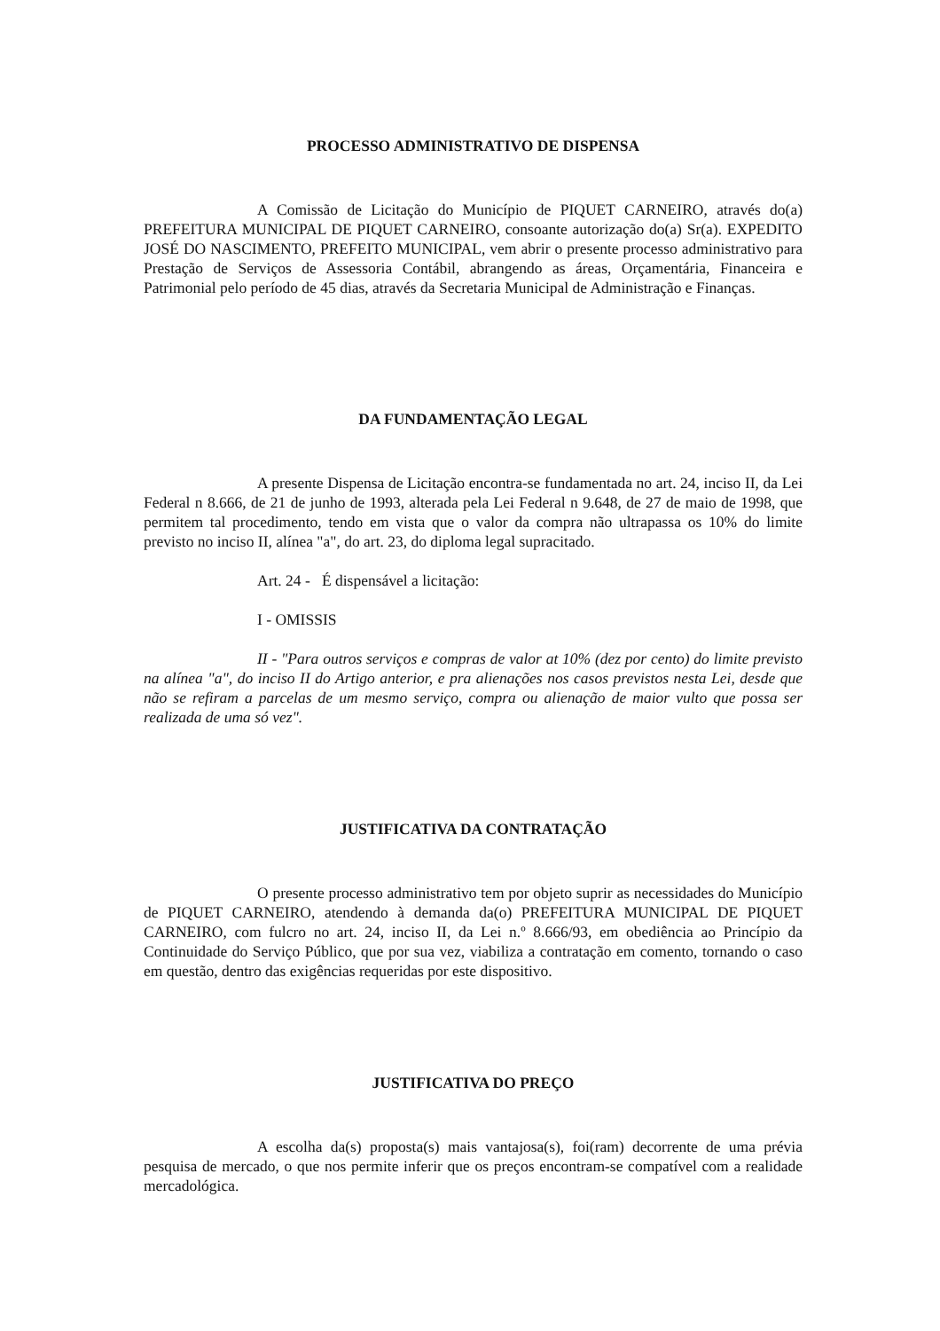PROCESSO ADMINISTRATIVO DE DISPENSA
A Comissão de Licitação do Município de PIQUET CARNEIRO, através do(a) PREFEITURA MUNICIPAL DE PIQUET CARNEIRO, consoante autorização do(a) Sr(a). EXPEDITO JOSÉ DO NASCIMENTO, PREFEITO MUNICIPAL, vem abrir o presente processo administrativo para Prestação de Serviços de Assessoria Contábil, abrangendo as áreas, Orçamentária, Financeira e Patrimonial pelo período de 45 dias, através da Secretaria Municipal de Administração e Finanças.
DA FUNDAMENTAÇÃO LEGAL
A presente Dispensa de Licitação encontra-se fundamentada no art. 24, inciso II, da Lei Federal n 8.666, de 21 de junho de 1993, alterada pela Lei Federal n 9.648, de 27 de maio de 1998, que permitem tal procedimento, tendo em vista que o valor da compra não ultrapassa os 10% do limite previsto no inciso II, alínea "a", do art. 23, do diploma legal supracitado.
Art. 24 - É dispensável a licitação:
I - OMISSIS
II - "Para outros serviços e compras de valor at 10% (dez por cento) do limite previsto na alínea "a", do inciso II do Artigo anterior, e pra alienações nos casos previstos nesta Lei, desde que não se refiram a parcelas de um mesmo serviço, compra ou alienação de maior vulto que possa ser realizada de uma só vez".
JUSTIFICATIVA DA CONTRATAÇÃO
O presente processo administrativo tem por objeto suprir as necessidades do Município de PIQUET CARNEIRO, atendendo à demanda da(o) PREFEITURA MUNICIPAL DE PIQUET CARNEIRO, com fulcro no art. 24, inciso II, da Lei n.º 8.666/93, em obediência ao Princípio da Continuidade do Serviço Público, que por sua vez, viabiliza a contratação em comento, tornando o caso em questão, dentro das exigências requeridas por este dispositivo.
JUSTIFICATIVA DO PREÇO
A escolha da(s) proposta(s) mais vantajosa(s), foi(ram) decorrente de uma prévia pesquisa de mercado, o que nos permite inferir que os preços encontram-se compatível com a realidade mercadológica.